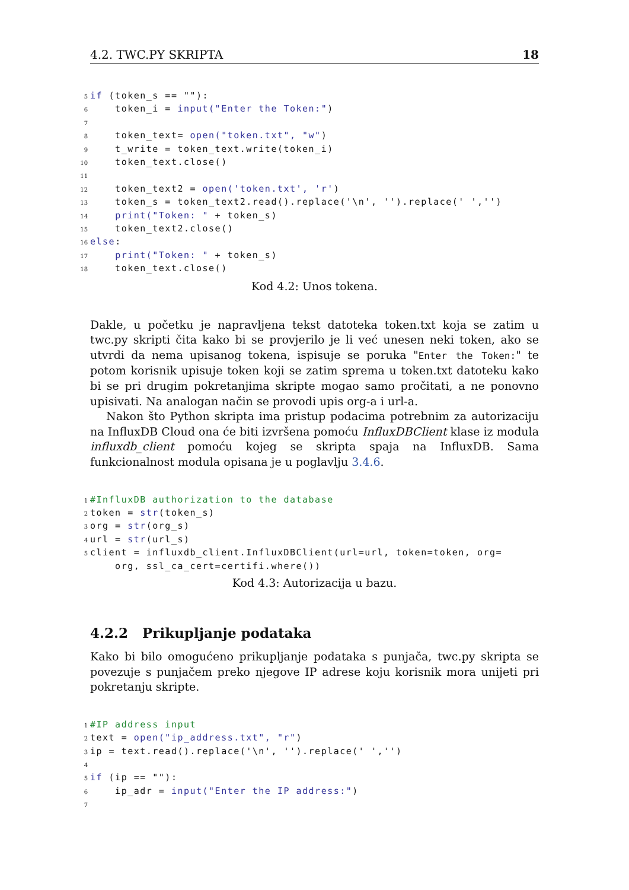4.2. TWC.PY SKRIPTA 18
5 if (token_s == ""):
6    token_i = input("Enter the Token:")
7
8    token_text= open("token.txt", "w")
9    t_write = token_text.write(token_i)
10    token_text.close()
11
12    token_text2 = open('token.txt', 'r')
13    token_s = token_text2.read().replace('\n', '').replace(' ','')
14    print("Token: " + token_s)
15    token_text2.close()
16 else:
17    print("Token: " + token_s)
18    token_text.close()
Kod 4.2: Unos tokena.
Dakle, u početku je napravljena tekst datoteka token.txt koja se zatim u twc.py skripti čita kako bi se provjerilo je li već unesen neki token, ako se utvrdi da nema upisanog tokena, ispisuje se poruka "Enter the Token:" te potom korisnik upisuje token koji se zatim sprema u token.txt datoteku kako bi se pri drugim pokretanjima skripte mogao samo pročitati, a ne ponovno upisivati. Na analogan način se provodi upis org-a i url-a.
Nakon što Python skripta ima pristup podacima potrebnim za autorizaciju na InfluxDB Cloud ona će biti izvršena pomoću InfluxDBClient klase iz modula influxdb_client pomoću kojeg se skripta spaja na InfluxDB. Sama funkcionalnost modula opisana je u poglavlju 3.4.6.
1#InfluxDB authorization to the database
2token = str(token_s)
3org = str(org_s)
4url = str(url_s)
5client = influxdb_client.InfluxDBClient(url=url, token=token, org=
    org, ssl_ca_cert=certifi.where())
Kod 4.3: Autorizacija u bazu.
4.2.2 Prikupljanje podataka
Kako bi bilo omogućeno prikupljanje podataka s punjača, twc.py skripta se povezuje s punjačem preko njegove IP adrese koju korisnik mora unijeti pri pokretanju skripte.
1#IP address input
2text = open("ip_address.txt", "r")
3ip = text.read().replace('\n', '').replace(' ','')
4
5 if (ip == ""):
6    ip_adr = input("Enter the IP address:")
7